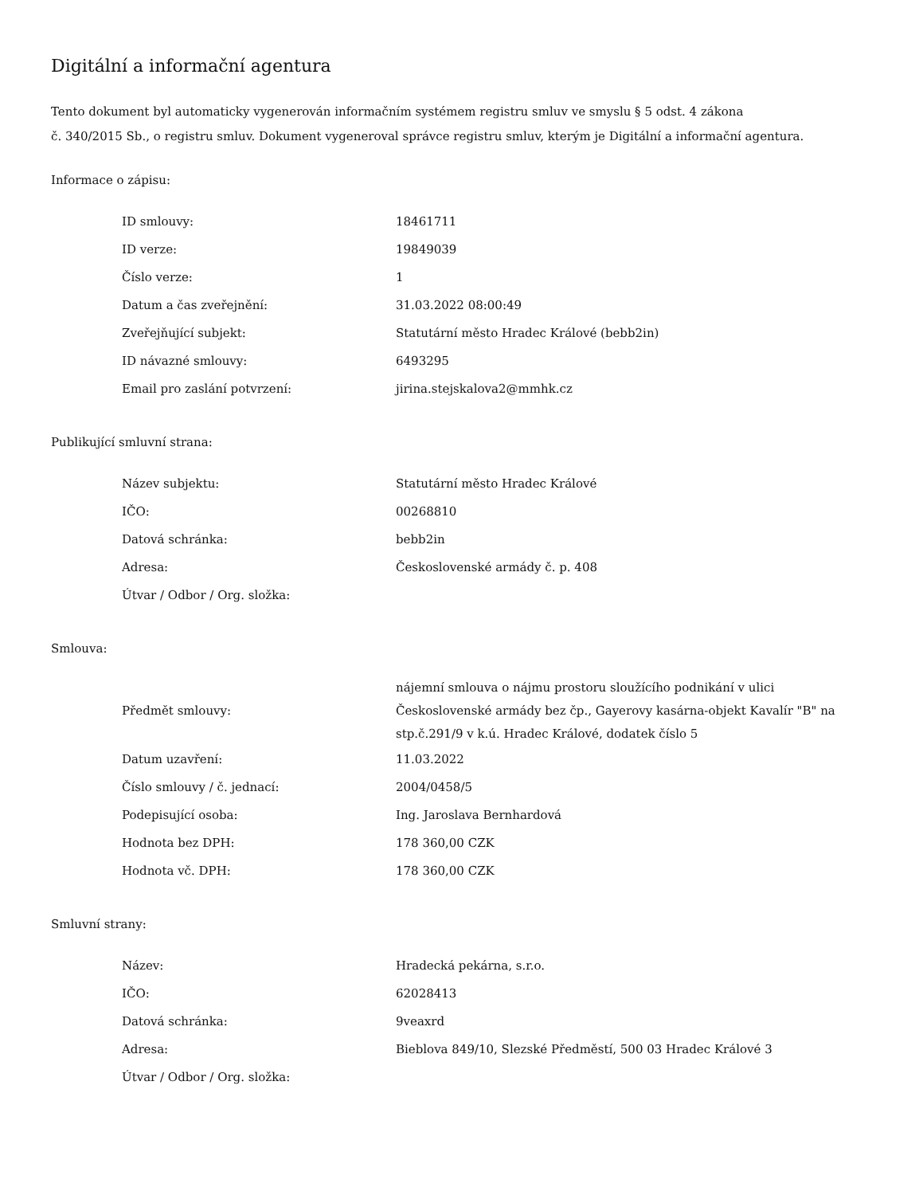Digitální a informační agentura
Tento dokument byl automaticky vygenerován informačním systémem registru smluv ve smyslu § 5 odst. 4 zákona
č. 340/2015 Sb., o registru smluv. Dokument vygeneroval správce registru smluv, kterým je Digitální a informační agentura.
Informace o zápisu:
| ID smlouvy: | 18461711 |
| ID verze: | 19849039 |
| Číslo verze: | 1 |
| Datum a čas zveřejnění: | 31.03.2022 08:00:49 |
| Zveřejňující subjekt: | Statutární město Hradec Králové (bebb2in) |
| ID návazné smlouvy: | 6493295 |
| Email pro zaslání potvrzení: | jirina.stejskalova2@mmhk.cz |
Publikující smluvní strana:
| Název subjektu: | Statutární město Hradec Králové |
| IČO: | 00268810 |
| Datová schránka: | bebb2in |
| Adresa: | Československé armády č. p. 408 |
| Útvar / Odbor / Org. složka: | |
Smlouva:
| Předmět smlouvy: | nájemní smlouva o nájmu prostoru sloužícího podnikání v ulici Československé armády bez čp., Gayerovy kasárna-objekt Kavalír "B" na stp.č.291/9 v k.ú. Hradec Králové, dodatek číslo 5 |
| Datum uzavření: | 11.03.2022 |
| Číslo smlouvy / č. jednací: | 2004/0458/5 |
| Podepisující osoba: | Ing. Jaroslava Bernhardová |
| Hodnota bez DPH: | 178 360,00 CZK |
| Hodnota vč. DPH: | 178 360,00 CZK |
Smluvní strany:
| Název: | Hradecká pekárna, s.r.o. |
| IČO: | 62028413 |
| Datová schránka: | 9veaxrd |
| Adresa: | Bieblova 849/10, Slezské Předměstí, 500 03 Hradec Králové 3 |
| Útvar / Odbor / Org. složka: | |